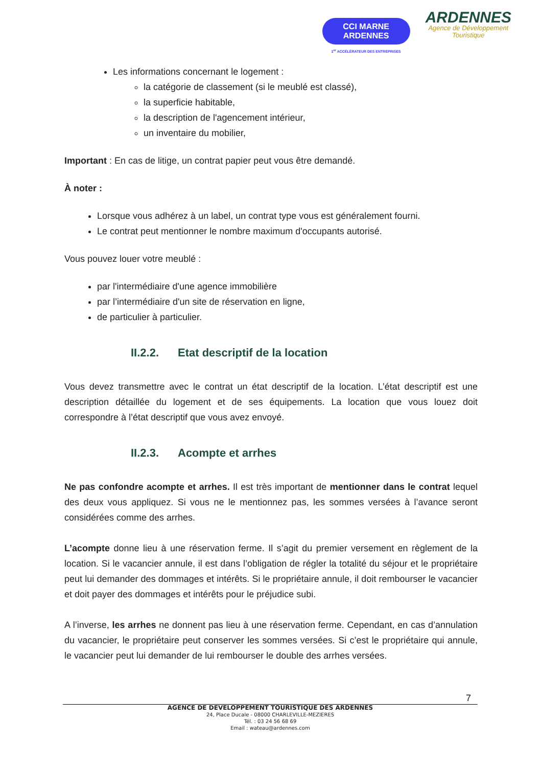CCI MARNE
ARDENNES
1<sup>er</sup> ACCÉLÉRATEUR DES ENTREPRISES
ARDENNES
Agence de Développement
Touristique
Les informations concernant le logement :
la catégorie de classement (si le meublé est classé),
la superficie habitable,
la description de l'agencement intérieur,
un inventaire du mobilier,
Important : En cas de litige, un contrat papier peut vous être demandé.
À noter :
Lorsque vous adhérez à un label, un contrat type vous est généralement fourni.
Le contrat peut mentionner le nombre maximum d'occupants autorisé.
Vous pouvez louer votre meublé :
par l'intermédiaire d'une agence immobilière
par l’intermédiaire d'un site de réservation en ligne,
de particulier à particulier.
II.2.2. Etat descriptif de la location
Vous devez transmettre avec le contrat un état descriptif de la location. L’état descriptif est une description détaillée du logement et de ses équipements. La location que vous louez doit correspondre à l’état descriptif que vous avez envoyé.
II.2.3. Acompte et arrhes
Ne pas confondre acompte et arrhes. Il est très important de mentionner dans le contrat lequel des deux vous appliquez. Si vous ne le mentionnez pas, les sommes versées à l’avance seront considérées comme des arrhes.
L’acompte donne lieu à une réservation ferme. Il s’agit du premier versement en règlement de la location. Si le vacancier annule, il est dans l’obligation de régler la totalité du séjour et le propriétaire peut lui demander des dommages et intérêts. Si le propriétaire annule, il doit rembourser le vacancier et doit payer des dommages et intérêts pour le préjudice subi.
A l’inverse, les arrhes ne donnent pas lieu à une réservation ferme. Cependant, en cas d’annulation du vacancier, le propriétaire peut conserver les sommes versées. Si c’est le propriétaire qui annule, le vacancier peut lui demander de lui rembourser le double des arrhes versées.
7
AGENCE DE DEVELOPPEMENT TOURISTIQUE DES ARDENNES
24, Place Ducale - 08000 CHARLEVILLE-MEZIERES
Tél. : 03 24 56 68 69
Email : wateau@ardennes.com